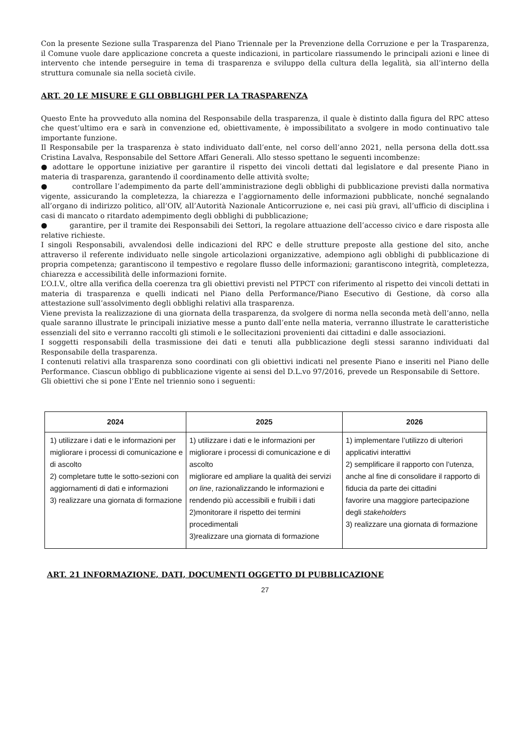Con la presente Sezione sulla Trasparenza del Piano Triennale per la Prevenzione della Corruzione e per la Trasparenza, il Comune vuole dare applicazione concreta a queste indicazioni, in particolare riassumendo le principali azioni e linee di intervento che intende perseguire in tema di trasparenza e sviluppo della cultura della legalità, sia all’interno della struttura comunale sia nella società civile.
ART. 20 LE MISURE E GLI OBBLIGHI PER LA TRASPARENZA
Questo Ente ha provveduto alla nomina del Responsabile della trasparenza, il quale è distinto dalla figura del RPC atteso che quest’ultimo era e sarà in convenzione ed, obiettivamente, è impossibilitato a svolgere in modo continuativo tale importante funzione.
Il Responsabile per la trasparenza è stato individuato dall’ente, nel corso dell’anno 2021, nella persona della dott.ssa Cristina Lavalva, Responsabile del Settore Affari Generali. Allo stesso spettano le seguenti incombenze:
● adottare le opportune iniziative per garantire il rispetto dei vincoli dettati dal legislatore e dal presente Piano in materia di trasparenza, garantendo il coordinamento delle attività svolte;
● controllare l’adempimento da parte dell’amministrazione degli obblighi di pubblicazione previsti dalla normativa vigente, assicurando la completezza, la chiarezza e l’aggiornamento delle informazioni pubblicate, nonché segnalando all’organo di indirizzo politico, all’OIV, all’Autorità Nazionale Anticorruzione e, nei casi più gravi, all’ufficio di disciplina i casi di mancato o ritardato adempimento degli obblighi di pubblicazione;
● garantire, per il tramite dei Responsabili dei Settori, la regolare attuazione dell’accesso civico e dare risposta alle relative richieste.
I singoli Responsabili, avvalendosi delle indicazioni del RPC e delle strutture preposte alla gestione del sito, anche attraverso il referente individuato nelle singole articolazioni organizzative, adempiono agli obblighi di pubblicazione di propria competenza; garantiscono il tempestivo e regolare flusso delle informazioni; garantiscono integrità, completezza, chiarezza e accessibilità delle informazioni fornite.
L’O.I.V., oltre alla verifica della coerenza tra gli obiettivi previsti nel PTPCT con riferimento al rispetto dei vincoli dettati in materia di trasparenza e quelli indicati nel Piano della Performance/Piano Esecutivo di Gestione, dà corso alla attestazione sull’assolvimento degli obblighi relativi alla trasparenza.
Viene prevista la realizzazione di una giornata della trasparenza, da svolgere di norma nella seconda metà dell’anno, nella quale saranno illustrate le principali iniziative messe a punto dall’ente nella materia, verranno illustrate le caratteristiche essenziali del sito e verranno raccolti gli stimoli e le sollecitazioni provenienti dai cittadini e dalle associazioni.
I soggetti responsabili della trasmissione dei dati e tenuti alla pubblicazione degli stessi saranno individuati dal Responsabile della trasparenza.
I contenuti relativi alla trasparenza sono coordinati con gli obiettivi indicati nel presente Piano e inseriti nel Piano delle Performance. Ciascun obbligo di pubblicazione vigente ai sensi del D.L.vo 97/2016, prevede un Responsabile di Settore.
Gli obiettivi che si pone l’Ente nel triennio sono i seguenti:
| 2024 | 2025 | 2026 |
| --- | --- | --- |
| 1) utilizzare i dati e le informazioni per migliorare i processi di comunicazione e di ascolto 2) completare tutte le sotto-sezioni con aggiornamenti di dati e informazioni 3) realizzare una giornata di formazione | 1) utilizzare i dati e le informazioni per migliorare i processi di comunicazione e di ascolto migliorare ed ampliare la qualità dei servizi on line , razionalizzando le informazioni e rendendo più accessibili e fruibili i dati 2)monitorare il rispetto dei termini procedimentali 3)realizzare una giornata di formazione | 1) implementare l’utilizzo di ulteriori applicativi interattivi 2) semplificare il rapporto con l’utenza, anche al fine di consolidare il rapporto di fiducia da parte dei cittadini favorire una maggiore partecipazione degli stakeholders 3) realizzare una giornata di formazione |
ART. 21 INFORMAZIONE, DATI, DOCUMENTI OGGETTO DI PUBBLICAZIONE
27